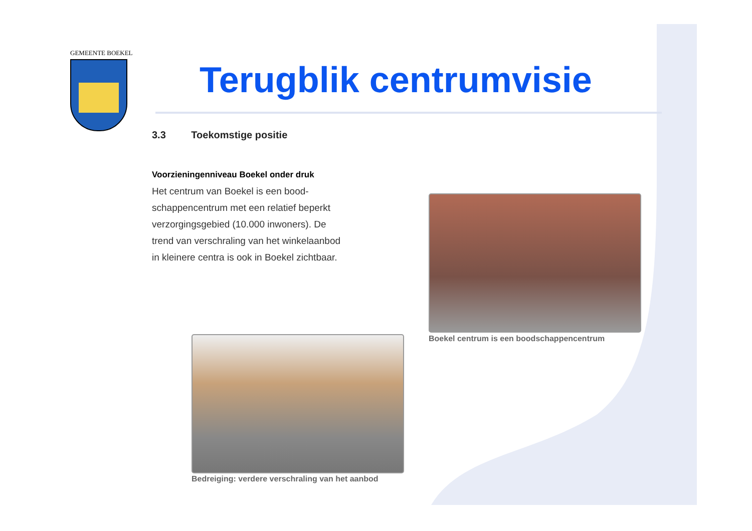GEMEENTE BOEKEL
Terugblik centrumvisie
3.3 Toekomstige positie
Voorzieningenniveau Boekel onder druk
Het centrum van Boekel is een bood-
schappencentrum met een relatief beperkt
verzorgingsgebied (10.000 inwoners). De
trend van verschraling van het winkelaanbod
in kleinere centra is ook in Boekel zichtbaar.
Boekel centrum is een boodschappencentrum
Bedreiging: verdere verschraling van het aanbod